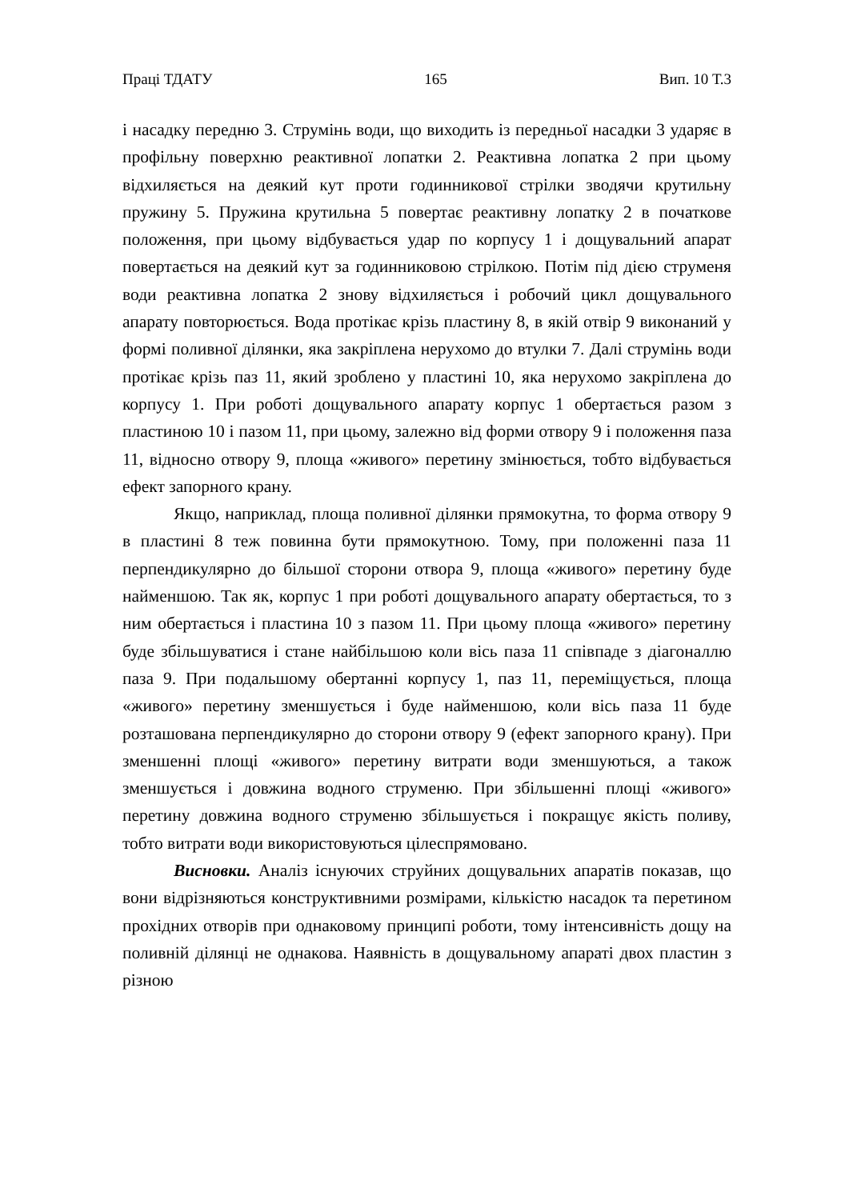Праці ТДАТУ 165 Вип. 10 Т.3
і насадку передню 3. Струмінь води, що виходить із передньої насадки 3 ударяє в профільну поверхню реактивної лопатки 2. Реактивна лопатка 2 при цьому відхиляється на деякий кут проти годинникової стрілки зводячи крутильну пружину 5. Пружина крутильна 5 повертає реактивну лопатку 2 в початкове положення, при цьому відбувається удар по корпусу 1 і дощувальний апарат повертається на деякий кут за годинниковою стрілкою. Потім під дією струменя води реактивна лопатка 2 знову відхиляється і робочий цикл дощувального апарату повторюється. Вода протікає крізь пластину 8, в якій отвір 9 виконаний у формі поливної ділянки, яка закріплена нерухомо до втулки 7. Далі струмінь води протікає крізь паз 11, який зроблено у пластині 10, яка нерухомо закріплена до корпусу 1. При роботі дощувального апарату корпус 1 обертається разом з пластиною 10 і пазом 11, при цьому, залежно від форми отвору 9 і положення паза 11, відносно отвору 9, площа «живого» перетину змінюється, тобто відбувається ефект запорного крану.
Якщо, наприклад, площа поливної ділянки прямокутна, то форма отвору 9 в пластині 8 теж повинна бути прямокутною. Тому, при положенні паза 11 перпендикулярно до більшої сторони отвора 9, площа «живого» перетину буде найменшою. Так як, корпус 1 при роботі дощувального апарату обертається, то з ним обертається і пластина 10 з пазом 11. При цьому площа «живого» перетину буде збільшуватися і стане найбільшою коли вісь паза 11 співпаде з діагоналлю паза 9. При подальшому обертанні корпусу 1, паз 11, переміщується, площа «живого» перетину зменшується і буде найменшою, коли вісь паза 11 буде розташована перпендикулярно до сторони отвору 9 (ефект запорного крану). При зменшенні площі «живого» перетину витрати води зменшуються, а також зменшується і довжина водного струменю. При збільшенні площі «живого» перетину довжина водного струменю збільшується і покращує якість поливу, тобто витрати води використовуються цілеспрямовано.
Висновки. Аналіз існуючих струйних дощувальних апаратів показав, що вони відрізняються конструктивними розмірами, кількістю насадок та перетином прохідних отворів при однаковому принципі роботи, тому інтенсивність дощу на поливній ділянці не однакова. Наявність в дощувальному апараті двох пластин з різною